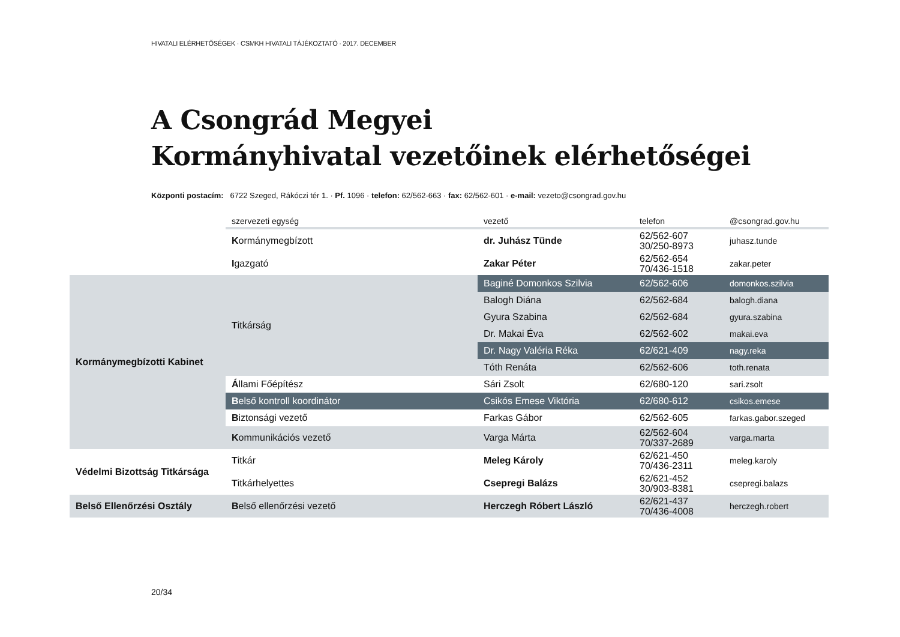HIVATALI ELÉRHETŐSÉGEK · CSMKH HIVATALI TÁJÉKOZTATÓ · 2017. DECEMBER
A Csongrád Megyei
Kormányhivatal vezetőinek elérhetőségei
Központi postacím: 6722 Szeged, Rákóczi tér 1. · Pf. 1096 · telefon: 62/562-663 · fax: 62/562-601 · e-mail: vezeto@csongrad.gov.hu
| | szervezeti egység | vezető | telefon | @csongrad.gov.hu |
| --- | --- | --- | --- | --- |
| | K ormánymegbízott | dr. Juhász Tünde | 62/562-607 30/250-8973 | juhasz.tunde |
| | I gazgató | Zakar Péter | 62/562-654 70/436-1518 | zakar.peter |
| Kormánymegbízotti Kabinet | T itkárság | Baginé Domonkos Szilvia | 62/562-606 | domonkos.szilvia |
| | | Balogh Diána | 62/562-684 | balogh.diana |
| | | Gyura Szabina | 62/562-684 | gyura.szabina |
| | | Dr. Makai Éva | 62/562-602 | makai.eva |
| | | Dr. Nagy Valéria Réka | 62/621-409 | nagy.reka |
| | | Tóth Renáta | 62/562-606 | toth.renata |
| | Á llami Főépítész | Sári Zsolt | 62/680-120 | sari.zsolt |
| | B első kontroll koordinátor | Csikós Emese Viktória | 62/680-612 | csikos.emese |
| | B iztonsági vezető | Farkas Gábor | 62/562-605 | farkas.gabor.szeged |
| | K ommunikációs vezető | Varga Márta | 62/562-604 70/337-2689 | varga.marta |
| Védelmi Bizottság Titkársága | T itkár | Meleg Károly | 62/621-450 70/436-2311 | meleg.karoly |
| | T itkárhelyettes | Csepregi Balázs | 62/621-452 30/903-8381 | csepregi.balazs |
| Belső Ellenőrzési Osztály | B első ellenőrzési vezető | Herczegh Róbert László | 62/621-437 70/436-4008 | herczegh.robert |
20/34